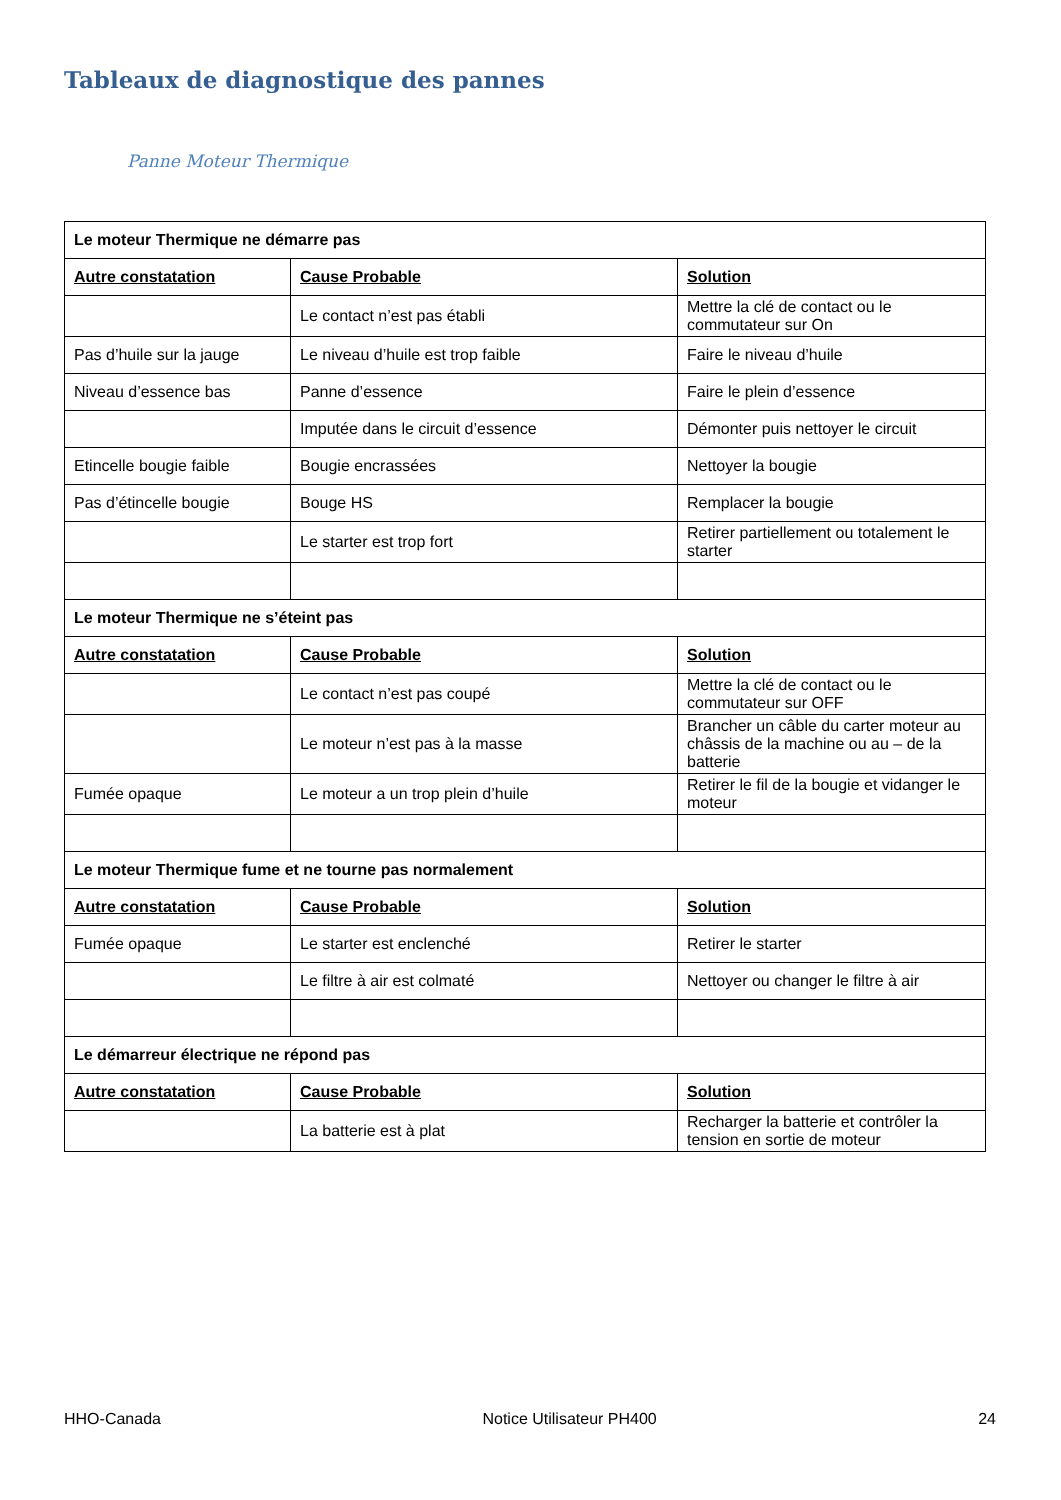Tableaux de diagnostique des pannes
Panne Moteur Thermique
| Le moteur Thermique ne démarre pas | | |
| Autre constatation | Cause Probable | Solution |
| | Le contact n’est pas établi | Mettre la clé de contact ou le commutateur sur On |
| Pas d’huile sur la jauge | Le niveau d’huile est trop faible | Faire le niveau d’huile |
| Niveau d’essence bas | Panne d’essence | Faire le plein d’essence |
| | Imputée dans le circuit d’essence | Démonter puis nettoyer le circuit |
| Etincelle bougie faible | Bougie encrassées | Nettoyer la bougie |
| Pas d’étincelle bougie | Bouge HS | Remplacer la bougie |
| | Le starter est trop fort | Retirer partiellement ou totalement le starter |
| Le moteur Thermique ne s’éteint pas | | |
| Autre constatation | Cause Probable | Solution |
| | Le contact n’est pas coupé | Mettre la clé de contact ou le commutateur sur OFF |
| | Le moteur n’est pas à la masse | Brancher un câble du carter moteur au châssis de la machine ou au – de la batterie |
| Fumée opaque | Le moteur a un trop plein d’huile | Retirer le fil de la bougie et vidanger le moteur |
| Le moteur Thermique fume et ne tourne pas normalement | | |
| Autre constatation | Cause Probable | Solution |
| Fumée opaque | Le starter est enclenché | Retirer le starter |
| | Le filtre à air est colmaté | Nettoyer ou changer le filtre à air |
| Le démarreur électrique ne répond pas | | |
| Autre constatation | Cause Probable | Solution |
| | La batterie est à plat | Recharger la batterie et contrôler la tension en sortie de moteur |
HHO-Canada Notice Utilisateur PH400 24